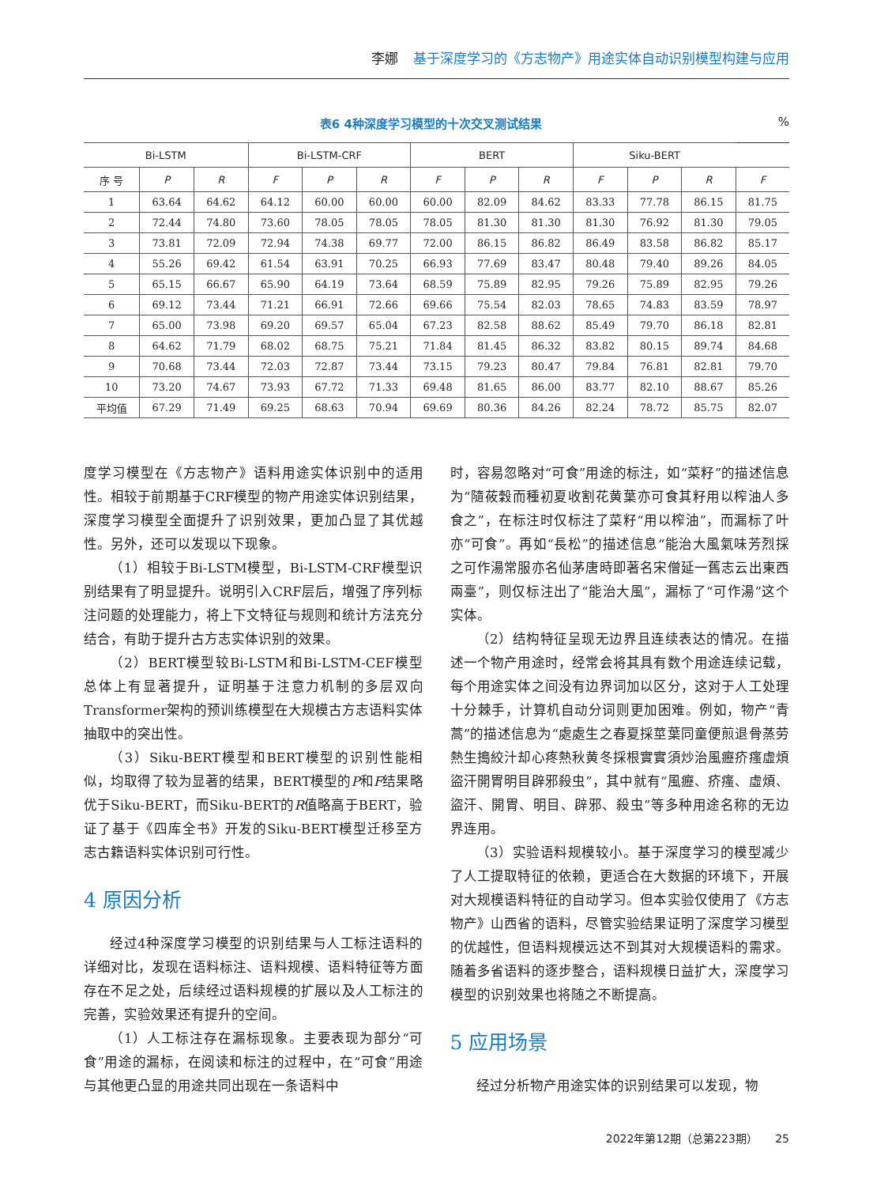李娜 基于深度学习的《方志物产》用途实体自动识别模型构建与应用
表6 4种深度学习模型的十次交叉测试结果%
| Bi-LSTM | | | Bi-LSTM-CRF | | | BERT | | | Siku-BERT | | | |
| --- | --- | --- | --- | --- | --- | --- | --- | --- | --- | --- | --- | --- |
| 序 号 | P | R | F | P | R | F | P | R | F | P | R | F |
| 1 | 63.64 | 64.62 | 64.12 | 60.00 | 60.00 | 60.00 | 82.09 | 84.62 | 83.33 | 77.78 | 86.15 | 81.75 |
| 2 | 72.44 | 74.80 | 73.60 | 78.05 | 78.05 | 78.05 | 81.30 | 81.30 | 81.30 | 76.92 | 81.30 | 79.05 |
| 3 | 73.81 | 72.09 | 72.94 | 74.38 | 69.77 | 72.00 | 86.15 | 86.82 | 86.49 | 83.58 | 86.82 | 85.17 |
| 4 | 55.26 | 69.42 | 61.54 | 63.91 | 70.25 | 66.93 | 77.69 | 83.47 | 80.48 | 79.40 | 89.26 | 84.05 |
| 5 | 65.15 | 66.67 | 65.90 | 64.19 | 73.64 | 68.59 | 75.89 | 82.95 | 79.26 | 75.89 | 82.95 | 79.26 |
| 6 | 69.12 | 73.44 | 71.21 | 66.91 | 72.66 | 69.66 | 75.54 | 82.03 | 78.65 | 74.83 | 83.59 | 78.97 |
| 7 | 65.00 | 73.98 | 69.20 | 69.57 | 65.04 | 67.23 | 82.58 | 88.62 | 85.49 | 79.70 | 86.18 | 82.81 |
| 8 | 64.62 | 71.79 | 68.02 | 68.75 | 75.21 | 71.84 | 81.45 | 86.32 | 83.82 | 80.15 | 89.74 | 84.68 |
| 9 | 70.68 | 73.44 | 72.03 | 72.87 | 73.44 | 73.15 | 79.23 | 80.47 | 79.84 | 76.81 | 82.81 | 79.70 |
| 10 | 73.20 | 74.67 | 73.93 | 67.72 | 71.33 | 69.48 | 81.65 | 86.00 | 83.77 | 82.10 | 88.67 | 85.26 |
| 平均值 | 67.29 | 71.49 | 69.25 | 68.63 | 70.94 | 69.69 | 80.36 | 84.26 | 82.24 | 78.72 | 85.75 | 82.07 |
度学习模型在《方志物产》语料用途实体识别中的适用性。相较于前期基于CRF模型的物产用途实体识别结果，深度学习模型全面提升了识别效果，更加凸显了其优越性。另外，还可以发现以下现象。
（1）相较于Bi-LSTM模型，Bi-LSTM-CRF模型识别结果有了明显提升。说明引入CRF层后，增强了序列标注问题的处理能力，将上下文特征与规则和统计方法充分结合，有助于提升古方志实体识别的效果。
（2）BERT模型较Bi-LSTM和Bi-LSTM-CEF模型总体上有显著提升，证明基于注意力机制的多层双向Transformer架构的预训练模型在大规模古方志语料实体抽取中的突出性。
（3）Siku-BERT模型和BERT模型的识别性能相似，均取得了较为显著的结果，BERT模型的P和F结果略优于Siku-BERT，而Siku-BERT的R值略高于BERT，验证了基于《四库全书》开发的Siku-BERT模型迁移至方志古籍语料实体识别可行性。
4 原因分析
经过4种深度学习模型的识别结果与人工标注语料的详细对比，发现在语料标注、语料规模、语料特征等方面存在不足之处，后续经过语料规模的扩展以及人工标注的完善，实验效果还有提升的空间。
（1）人工标注存在漏标现象。主要表现为部分“可食”用途的漏标，在阅读和标注的过程中，在“可食”用途与其他更凸显的用途共同出现在一条语料中
时，容易忽略对“可食”用途的标注，如“菜籽”的描述信息为“隨莜穀而種初夏收割花黄葉亦可食其籽用以榨油人多食之”，在标注时仅标注了菜籽“用以榨油”，而漏标了叶亦“可食”。再如“長松”的描述信息“能治大風氣味芳烈採之可作湯常服亦名仙茅唐時即著名宋僧延一舊志云出東西兩臺”，则仅标注出了“能治大風”，漏标了“可作湯”这个实体。
（2）结构特征呈现无边界且连续表达的情况。在描述一个物产用途时，经常会将其具有数个用途连续记载，每个用途实体之间没有边界词加以区分，这对于人工处理十分棘手，计算机自动分词则更加困难。例如，物产“青蒿”的描述信息为“處處生之春夏採莖葉同童便煎退骨蒸劳熱生搗絞汁却心疼熱秋黄冬採根實實須炒治風癧疥瘙虛煩盜汗開胃明目辟邪殺虫”，其中就有“風癧、疥瘙、虛煩、盜汗、開胃、明目、辟邪、殺虫”等多种用途名称的无边界连用。
（3）实验语料规模较小。基于深度学习的模型减少了人工提取特征的依赖，更适合在大数据的环境下，开展对大规模语料特征的自动学习。但本实验仅使用了《方志物产》山西省的语料，尽管实验结果证明了深度学习模型的优越性，但语料规模远达不到其对大规模语料的需求。随着多省语料的逐步整合，语料规模日益扩大，深度学习模型的识别效果也将随之不断提高。
5 应用场景
经过分析物产用途实体的识别结果可以发现，物
2022年第12期（总第223期） 25